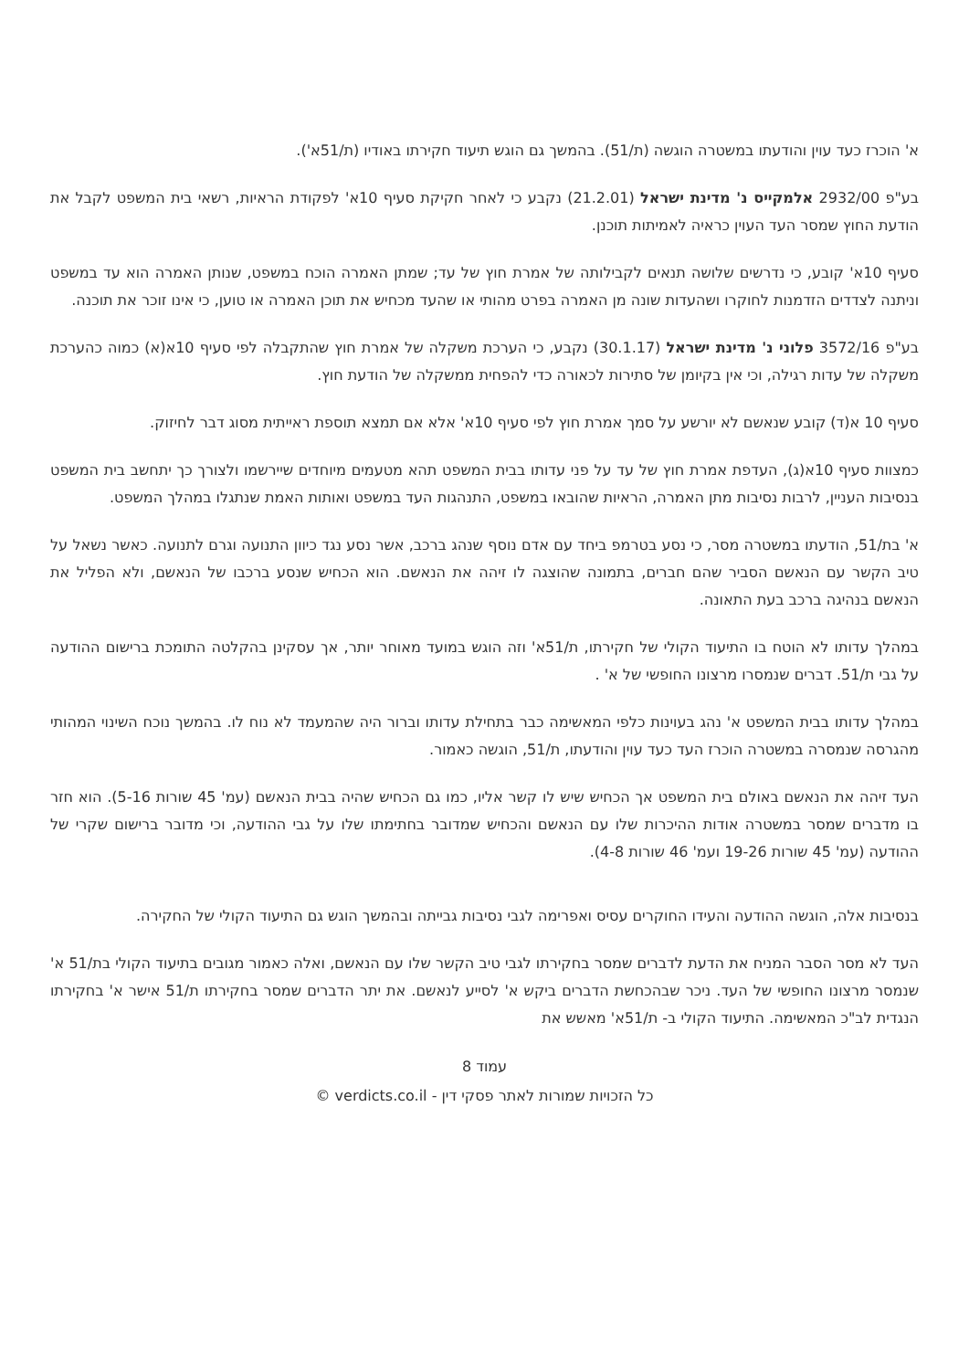א' הוכרז כעד עוין והודעתו במשטרה הוגשה (ת/51). בהמשך גם הוגש תיעוד חקירתו באודיו (ת/51א').
בע"פ 2932/00 אלמקייס נ' מדינת ישראל (21.2.01) נקבע כי לאחר חקיקת סעיף 10א' לפקודת הראיות, רשאי בית המשפט לקבל את הודעת החוץ שמסר העד העוין כראיה לאמיתות תוכנן.
סעיף 10א' קובע, כי נדרשים שלושה תנאים לקבילותה של אמרת חוץ של עד; שמתן האמרה הוכח במשפט, שנותן האמרה הוא עד במשפט וניתנה לצדדים הזדמנות לחוקרו ושהעדות שונה מן האמרה בפרט מהותי או שהעד מכחיש את תוכן האמרה או טוען, כי אינו זוכר את תוכנה.
בע"פ 3572/16 פלוני נ' מדינת ישראל (30.1.17) נקבע, כי הערכת משקלה של אמרת חוץ שהתקבלה לפי סעיף 10א(א) כמוה כהערכת משקלה של עדות רגילה, וכי אין בקיומן של סתירות לכאורה כדי להפחית ממשקלה של הודעת חוץ.
סעיף 10 א(ד) קובע שנאשם לא יורשע על סמך אמרת חוץ לפי סעיף 10א' אלא אם תמצא תוספת ראייתית מסוג דבר לחיזוק.
כמצוות סעיף 10א(ג), העדפת אמרת חוץ של עד על פני עדותו בבית המשפט תהא מטעמים מיוחדים שיירשמו ולצורך כך יתחשב בית המשפט בנסיבות העניין, לרבות נסיבות מתן האמרה, הראיות שהובאו במשפט, התנהגות העד במשפט ואותות האמת שנתגלו במהלך המשפט.
א' בת/51, הודעתו במשטרה מסר, כי נסע בטרמפ ביחד עם אדם נוסף שנהג ברכב, אשר נסע נגד כיוון התנועה וגרם לתנועה. כאשר נשאל על טיב הקשר עם הנאשם הסביר שהם חברים, בתמונה שהוצגה לו זיהה את הנאשם. הוא הכחיש שנסע ברכבו של הנאשם, ולא הפליל את הנאשם בנהיגה ברכב בעת התאונה.
במהלך עדותו לא הוטח בו התיעוד הקולי של חקירתו, ת/51א' וזה הוגש במועד מאוחר יותר, אך עסקינן בהקלטה התומכת ברישום ההודעה על גבי ת/51. דברים שנמסרו מרצונו החופשי של א' .
במהלך עדותו בבית המשפט א' נהג בעוינות כלפי המאשימה כבר בתחילת עדותו וברור היה שהמעמד לא נוח לו. בהמשך נוכח השינוי המהותי מהגרסה שנמסרה במשטרה הוכרז העד כעד עוין והודעתו, ת/51, הוגשה כאמור.
העד זיהה את הנאשם באולם בית המשפט אך הכחיש שיש לו קשר אליו, כמו גם הכחיש שהיה בבית הנאשם (עמ' 45 שורות 5-16). הוא חזר בו מדברים שמסר במשטרה אודות ההיכרות שלו עם הנאשם והכחיש שמדובר בחתימתו שלו על גבי ההודעה, וכי מדובר ברישום שקרי של ההודעה (עמ' 45 שורות 19-26 ועמ' 46 שורות 4-8).
בנסיבות אלה, הוגשה ההודעה והעידו החוקרים עסיס ואפרימה לגבי נסיבות גבייתה ובהמשך הוגש גם התיעוד הקולי של החקירה.
העד לא מסר הסבר המניח את הדעת לדברים שמסר בחקירתו לגבי טיב הקשר שלו עם הנאשם, ואלה כאמור מגובים בתיעוד הקולי בת/51 א' שנמסר מרצונו החופשי של העד. ניכר שבהכחשת הדברים ביקש א' לסייע לנאשם. את יתר הדברים שמסר בחקירתו ת/51 אישר א' בחקירתו הנגדית לב"כ המאשימה. התיעוד הקולי ב- ת/51א' מאשש את
עמוד 8
כל הזכויות שמורות לאתר פסקי דין - verdicts.co.il ©